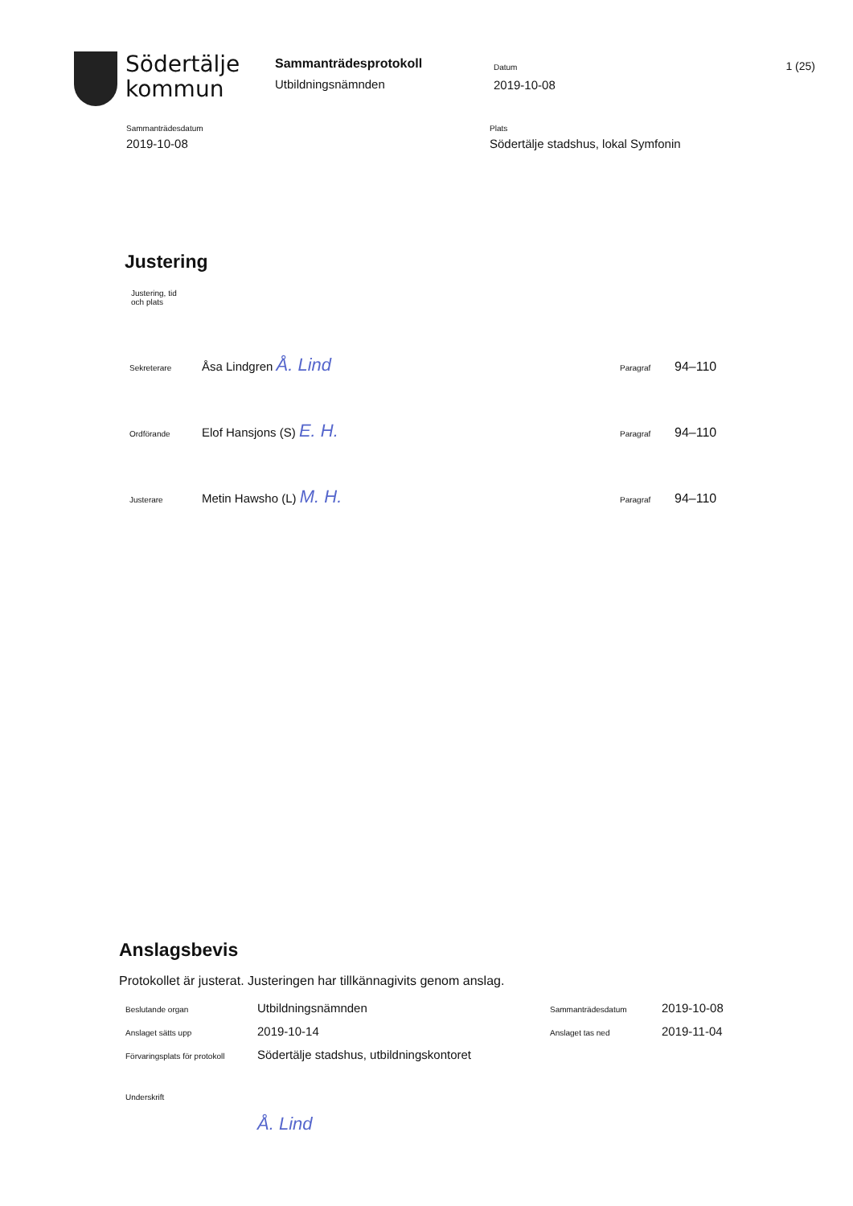Södertälje
kommun
Sammanträdesprotokoll
Utbildningsnämnden
Datum
2019-10-08
1 (25)
Sammanträdesdatum
2019-10-08
Plats
Södertälje stadshus, lokal Symfonin
Justering
Justering, tid
och plats
| Sekreterare | Åsa Lindgren Å. Lind | Paragraf | 94–110 |
| Ordförande | Elof Hansjons (S) E. H. | Paragraf | 94–110 |
| Justerare | Metin Hawsho (L) M. H. | Paragraf | 94–110 |
Anslagsbevis
Protokollet är justerat. Justeringen har tillkännagivits genom anslag.
| Beslutande organ | Utbildningsnämnden | Sammanträdesdatum | 2019-10-08 |
| Anslaget sätts upp | 2019-10-14 | Anslaget tas ned | 2019-11-04 |
| Förvaringsplats för protokoll | Södertälje stadshus, utbildningskontoret | | |
| Underskrift | | | |
| | Å. Lind | | |